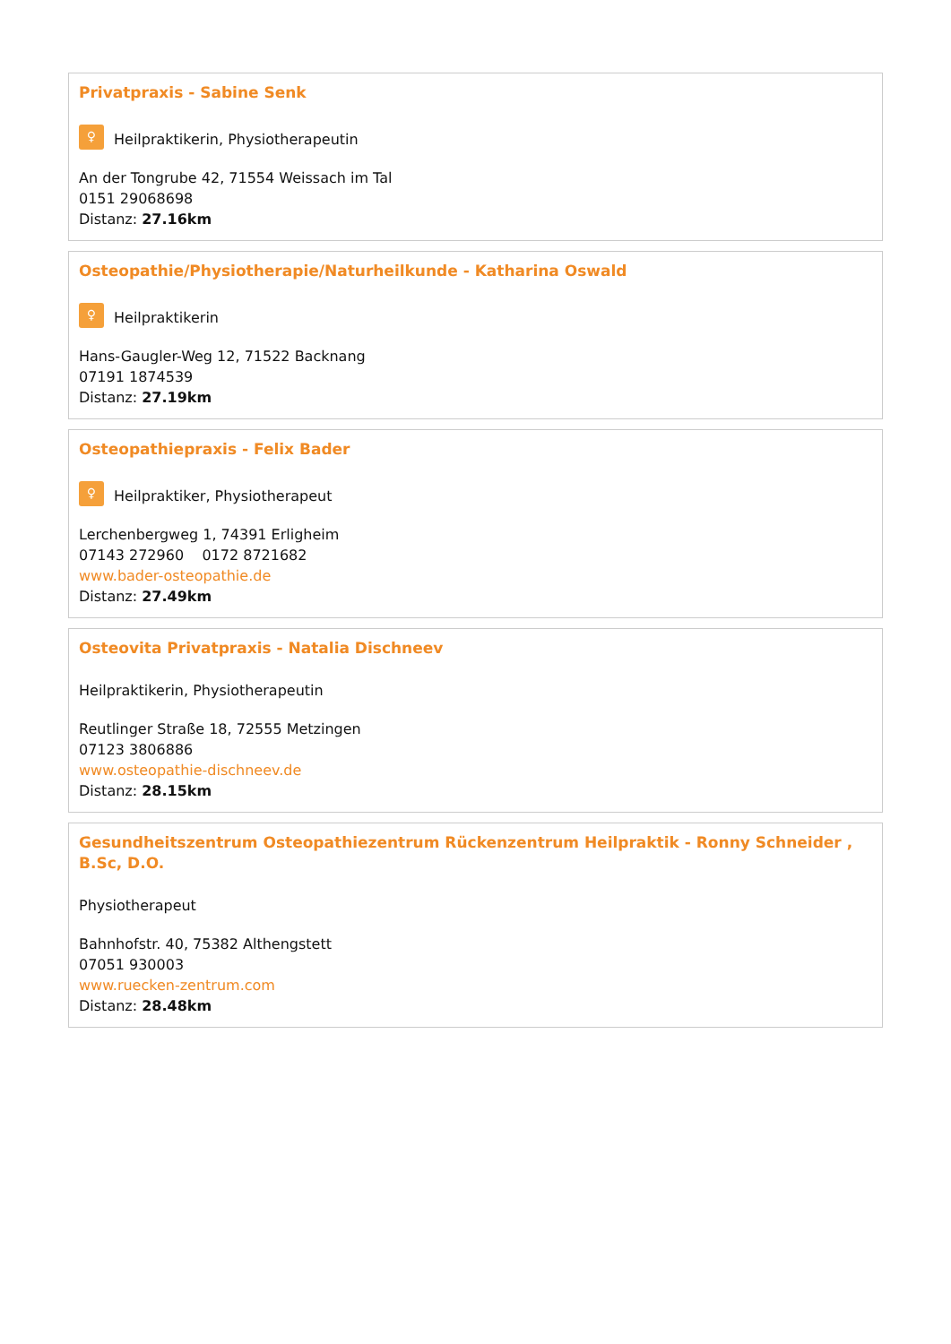Privatpraxis - Sabine Senk
♀
Heilpraktikerin, Physiotherapeutin
An der Tongrube 42, 71554 Weissach im Tal
0151 29068698
Distanz: 27.16km
Osteopathie/Physiotherapie/Naturheilkunde - Katharina Oswald
♀
Heilpraktikerin
Hans-Gaugler-Weg 12, 71522 Backnang
07191 1874539
Distanz: 27.19km
Osteopathiepraxis - Felix Bader
♀
Heilpraktiker, Physiotherapeut
Lerchenbergweg 1, 74391 Erligheim
07143 272960 0172 8721682
www.bader-osteopathie.de
Distanz: 27.49km
Osteovita Privatpraxis - Natalia Dischneev
Heilpraktikerin, Physiotherapeutin
Reutlinger Straße 18, 72555 Metzingen
07123 3806886
www.osteopathie-dischneev.de
Distanz: 28.15km
Gesundheitszentrum Osteopathiezentrum Rückenzentrum Heilpraktik - Ronny Schneider , B.Sc, D.O.
Physiotherapeut
Bahnhofstr. 40, 75382 Althengstett
07051 930003
www.ruecken-zentrum.com
Distanz: 28.48km